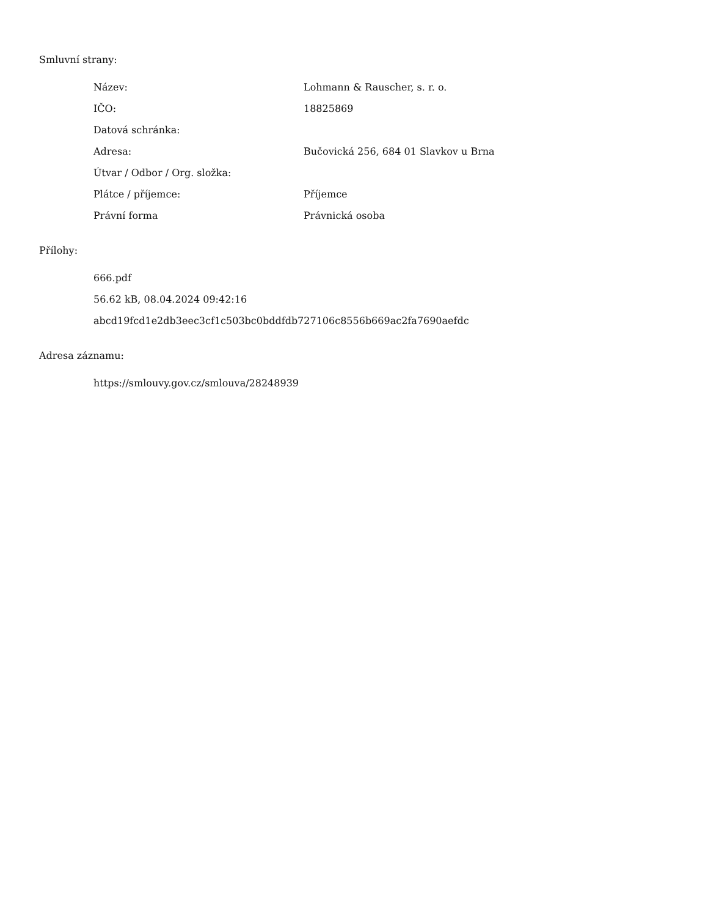Smluvní strany:
| Název: | Lohmann & Rauscher, s. r. o. |
| IČO: | 18825869 |
| Datová schránka: | |
| Adresa: | Bučovická 256, 684 01 Slavkov u Brna |
| Útvar / Odbor / Org. složka: | |
| Plátce / příjemce: | Příjemce |
| Právní forma | Právnická osoba |
Přílohy:
666.pdf
56.62 kB, 08.04.2024 09:42:16
abcd19fcd1e2db3eec3cf1c503bc0bddfdb727106c8556b669ac2fa7690aefdc
Adresa záznamu:
https://smlouvy.gov.cz/smlouva/28248939